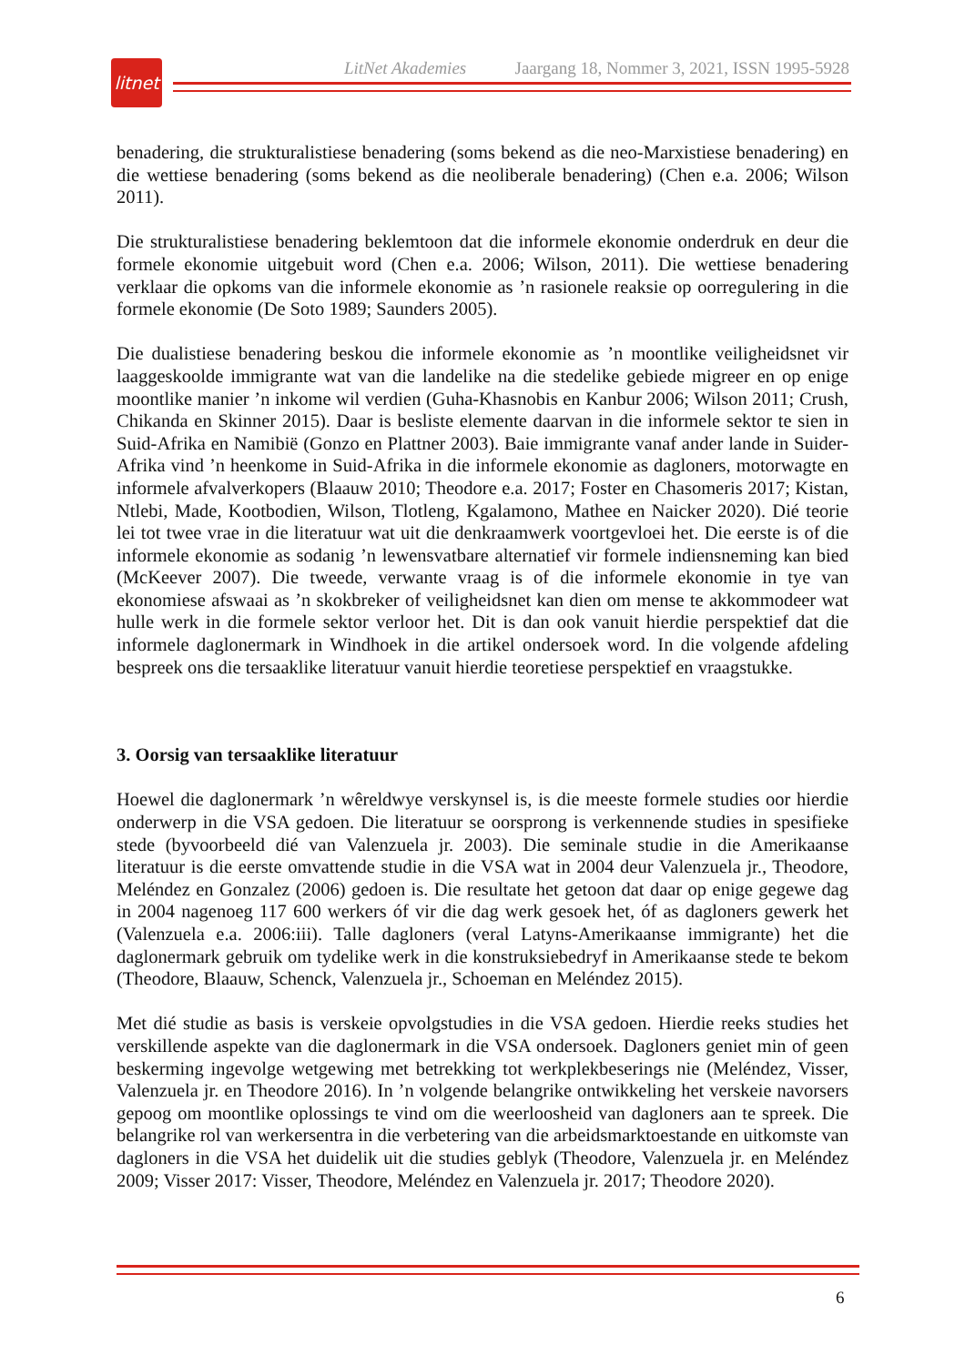litnet
LitNet Akademies Jaargang 18, Nommer 3, 2021, ISSN 1995-5928
benadering, die strukturalistiese benadering (soms bekend as die neo-Marxistiese benadering) en die wettiese benadering (soms bekend as die neoliberale benadering) (Chen e.a. 2006; Wilson 2011).
Die strukturalistiese benadering beklemtoon dat die informele ekonomie onderdruk en deur die formele ekonomie uitgebuit word (Chen e.a. 2006; Wilson, 2011). Die wettiese benadering verklaar die opkoms van die informele ekonomie as ’n rasionele reaksie op oorregulering in die formele ekonomie (De Soto 1989; Saunders 2005).
Die dualistiese benadering beskou die informele ekonomie as ’n moontlike veiligheidsnet vir laaggeskoolde immigrante wat van die landelike na die stedelike gebiede migreer en op enige moontlike manier ’n inkome wil verdien (Guha-Khasnobis en Kanbur 2006; Wilson 2011; Crush, Chikanda en Skinner 2015). Daar is besliste elemente daarvan in die informele sektor te sien in Suid-Afrika en Namibië (Gonzo en Plattner 2003). Baie immigrante vanaf ander lande in Suider-Afrika vind ’n heenkome in Suid-Afrika in die informele ekonomie as dagloners, motorwagte en informele afvalverkopers (Blaauw 2010; Theodore e.a. 2017; Foster en Chasomeris 2017; Kistan, Ntlebi, Made, Kootbodien, Wilson, Tlotleng, Kgalamono, Mathee en Naicker 2020). Dié teorie lei tot twee vrae in die literatuur wat uit die denkraamwerk voortgevloei het. Die eerste is of die informele ekonomie as sodanig ’n lewensvatbare alternatief vir formele indiensneming kan bied (McKeever 2007). Die tweede, verwante vraag is of die informele ekonomie in tye van ekonomiese afswaai as ’n skokbreker of veiligheidsnet kan dien om mense te akkommodeer wat hulle werk in die formele sektor verloor het. Dit is dan ook vanuit hierdie perspektief dat die informele daglonermark in Windhoek in die artikel ondersoek word. In die volgende afdeling bespreek ons die tersaaklike literatuur vanuit hierdie teoretiese perspektief en vraagstukke.
3. Oorsig van tersaaklike literatuur
Hoewel die daglonermark ’n wêreldwye verskynsel is, is die meeste formele studies oor hierdie onderwerp in die VSA gedoen. Die literatuur se oorsprong is verkennende studies in spesifieke stede (byvoorbeeld dié van Valenzuela jr. 2003). Die seminale studie in die Amerikaanse literatuur is die eerste omvattende studie in die VSA wat in 2004 deur Valenzuela jr., Theodore, Meléndez en Gonzalez (2006) gedoen is. Die resultate het getoon dat daar op enige gegewe dag in 2004 nagenoeg 117 600 werkers óf vir die dag werk gesoek het, óf as dagloners gewerk het (Valenzuela e.a. 2006:iii). Talle dagloners (veral Latyns-Amerikaanse immigrante) het die daglonermark gebruik om tydelike werk in die konstruksiebedryf in Amerikaanse stede te bekom (Theodore, Blaauw, Schenck, Valenzuela jr., Schoeman en Meléndez 2015).
Met dié studie as basis is verskeie opvolgstudies in die VSA gedoen. Hierdie reeks studies het verskillende aspekte van die daglonermark in die VSA ondersoek. Dagloners geniet min of geen beskerming ingevolge wetgewing met betrekking tot werkplekbeserings nie (Meléndez, Visser, Valenzuela jr. en Theodore 2016). In ’n volgende belangrike ontwikkeling het verskeie navorsers gepoog om moontlike oplossings te vind om die weerloosheid van dagloners aan te spreek. Die belangrike rol van werkersentra in die verbetering van die arbeidsmarktoestande en uitkomste van dagloners in die VSA het duidelik uit die studies geblyk (Theodore, Valenzuela jr. en Meléndez 2009; Visser 2017: Visser, Theodore, Meléndez en Valenzuela jr. 2017; Theodore 2020).
6